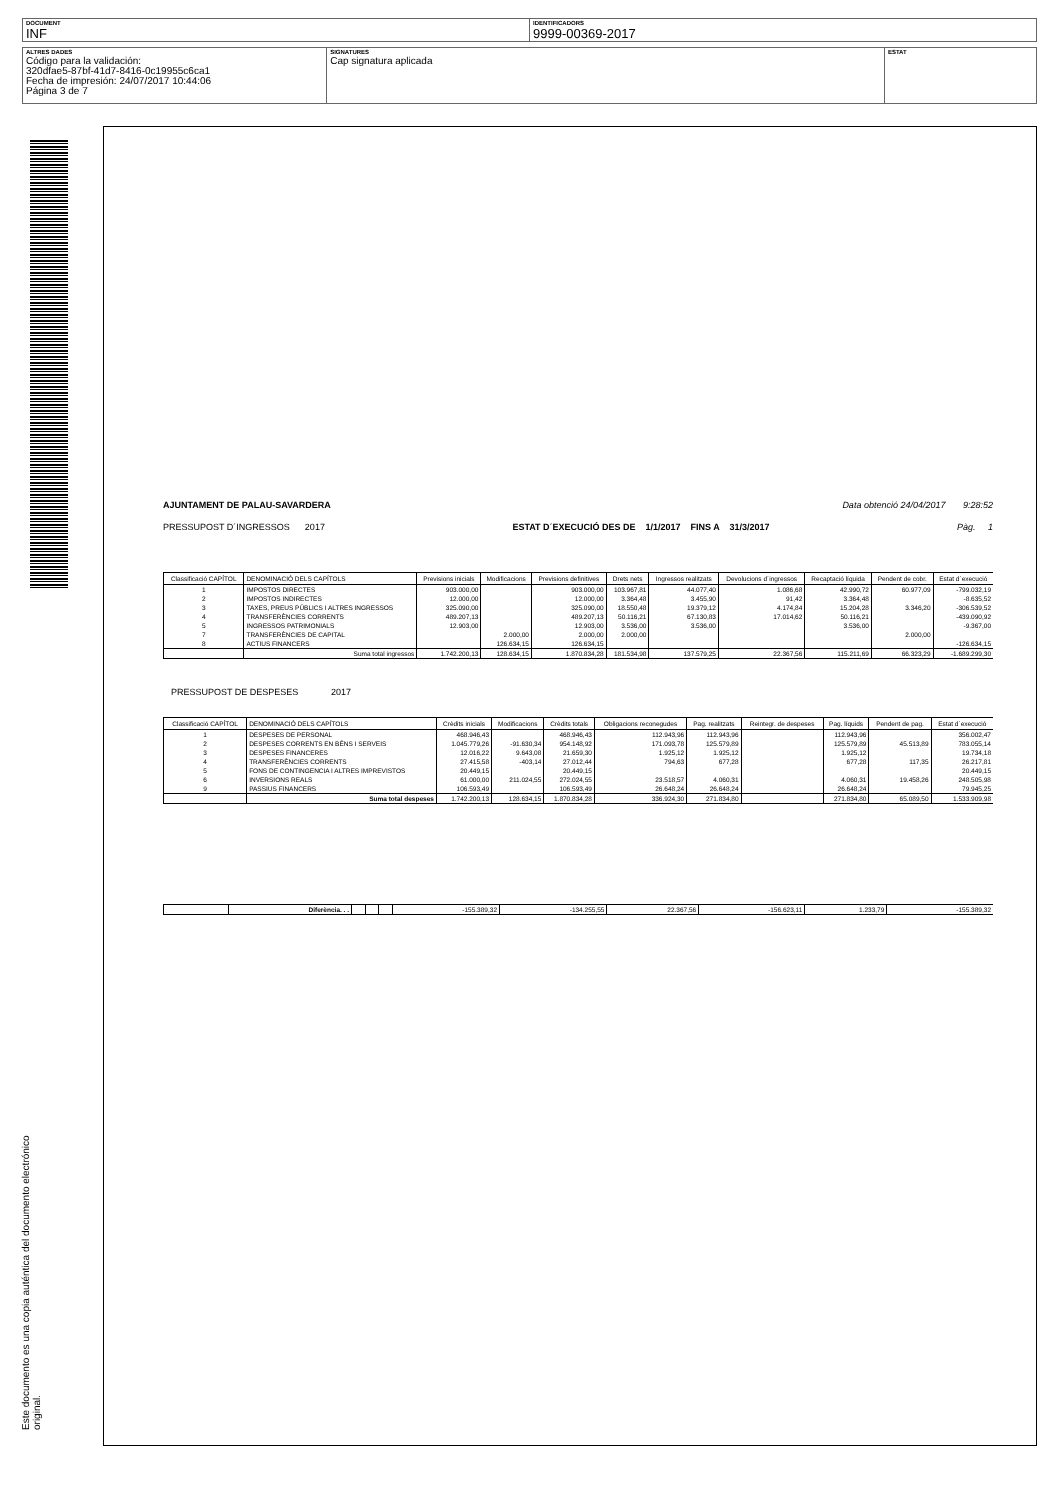| DOCUMENT INF | IDENTIFICADORS 9999-00369-2017 |
| ALTRES DADES Código para la validación: 320dfae5-87bf-41d7-8416-0c19955c6ca1 Fecha de impresión: 24/07/2017 10:44:06 Página 3 de 7 | SIGNATURES Cap signatura aplicada | ESTAT |
Este documento es una copia auténtica del documento electrónico original.
AJUNTAMENT DE PALAU-SAVARDERA Data obtenció 24/04/2017 9:28:52
PRESSUPOST D´INGRESSOS 2017 ESTAT D´EXECUCIÓ DES DE 1/1/2017 FINS A 31/3/2017 Pàg. 1
| Classificació CAPÍTOL | DENOMINACIÓ DELS CAPÍTOLS | Previsions inicials | Modificacions | Previsions definitives | Drets nets | Ingressos realitzats | Devolucions d´ingressos | Recaptació líquida | Pendent de cobr. | Estat d´execució |
| --- | --- | --- | --- | --- | --- | --- | --- | --- | --- | --- |
| 1 | IMPOSTOS DIRECTES | 903.000,00 | | 903.000,00 | 103.967,81 | 44.077,40 | 1.086,68 | 42.990,72 | 60.977,09 | -799.032,19 |
| 2 | IMPOSTOS INDIRECTES | 12.000,00 | | 12.000,00 | 3.364,48 | 3.455,90 | 91,42 | 3.364,48 | | -8.635,52 |
| 3 | TAXES, PREUS PÚBLICS I ALTRES INGRESSOS | 325.090,00 | | 325.090,00 | 18.550,48 | 19.379,12 | 4.174,84 | 15.204,28 | 3.346,20 | -306.539,52 |
| 4 | TRANSFERÈNCIES CORRENTS | 489.207,13 | | 489.207,13 | 50.116,21 | 67.130,83 | 17.014,62 | 50.116,21 | | -439.090,92 |
| 5 | INGRESSOS PATRIMONIALS | 12.903,00 | | 12.903,00 | 3.536,00 | 3.536,00 | | 3.536,00 | | -9.367,00 |
| 7 | TRANSFERÈNCIES DE CAPITAL | | 2.000,00 | 2.000,00 | 2.000,00 | | | | 2.000,00 | |
| 8 | ACTIUS FINANCERS | | 126.634,15 | 126.634,15 | | | | | | -126.634,15 |
| | Suma total ingressos | 1.742.200,13 | 128.634,15 | 1.870.834,28 | 181.534,98 | 137.579,25 | 22.367,56 | 115.211,69 | 66.323,29 | -1.689.299,30 |
PRESSUPOST DE DESPESES 2017
| Classificació CAPÍTOL | DENOMINACIÓ DELS CAPÍTOLS | Crèdits inicials | Modificacions | Crèdits totals | Obligacions reconegudes | Pag. realitzats | Reintegr. de despeses | Pag. líquids | Pendent de pag. | Estat d´execució |
| --- | --- | --- | --- | --- | --- | --- | --- | --- | --- | --- |
| 1 | DESPESES DE PERSONAL | 468.946,43 | | 468.946,43 | 112.943,96 | 112.943,96 | | 112.943,96 | | 356.002,47 |
| 2 | DESPESES CORRENTS EN BÉNS I SERVEIS | 1.045.779,26 | -91.630,34 | 954.148,92 | 171.093,78 | 125.579,89 | | 125.579,89 | 45.513,89 | 783.055,14 |
| 3 | DESPESES FINANCERES | 12.016,22 | 9.643,08 | 21.659,30 | 1.925,12 | 1.925,12 | | 1.925,12 | | 19.734,18 |
| 4 | TRANSFERÈNCIES CORRENTS | 27.415,58 | -403,14 | 27.012,44 | 794,63 | 677,28 | | 677,28 | 117,35 | 26.217,81 |
| 5 | FONS DE CONTINGENCIA I ALTRES IMPREVISTOS | 20.449,15 | | 20.449,15 | | | | | | 20.449,15 |
| 6 | INVERSIONS REALS | 61.000,00 | 211.024,55 | 272.024,55 | 23.518,57 | 4.060,31 | | 4.060,31 | 19.458,26 | 248.505,98 |
| 9 | PASSIUS FINANCERS | 106.593,49 | | 106.593,49 | 26.648,24 | 26.648,24 | | 26.648,24 | | 79.945,25 |
| | Suma total despeses | 1.742.200,13 | 128.634,15 | 1.870.834,28 | 336.924,30 | 271.834,80 | | 271.834,80 | 65.089,50 | 1.533.909,98 |
| | Diferència. . . | | | | -155.389,32 | -134.255,55 | 22.367,56 | -156.623,11 | 1.233,79 | -155.389,32 |